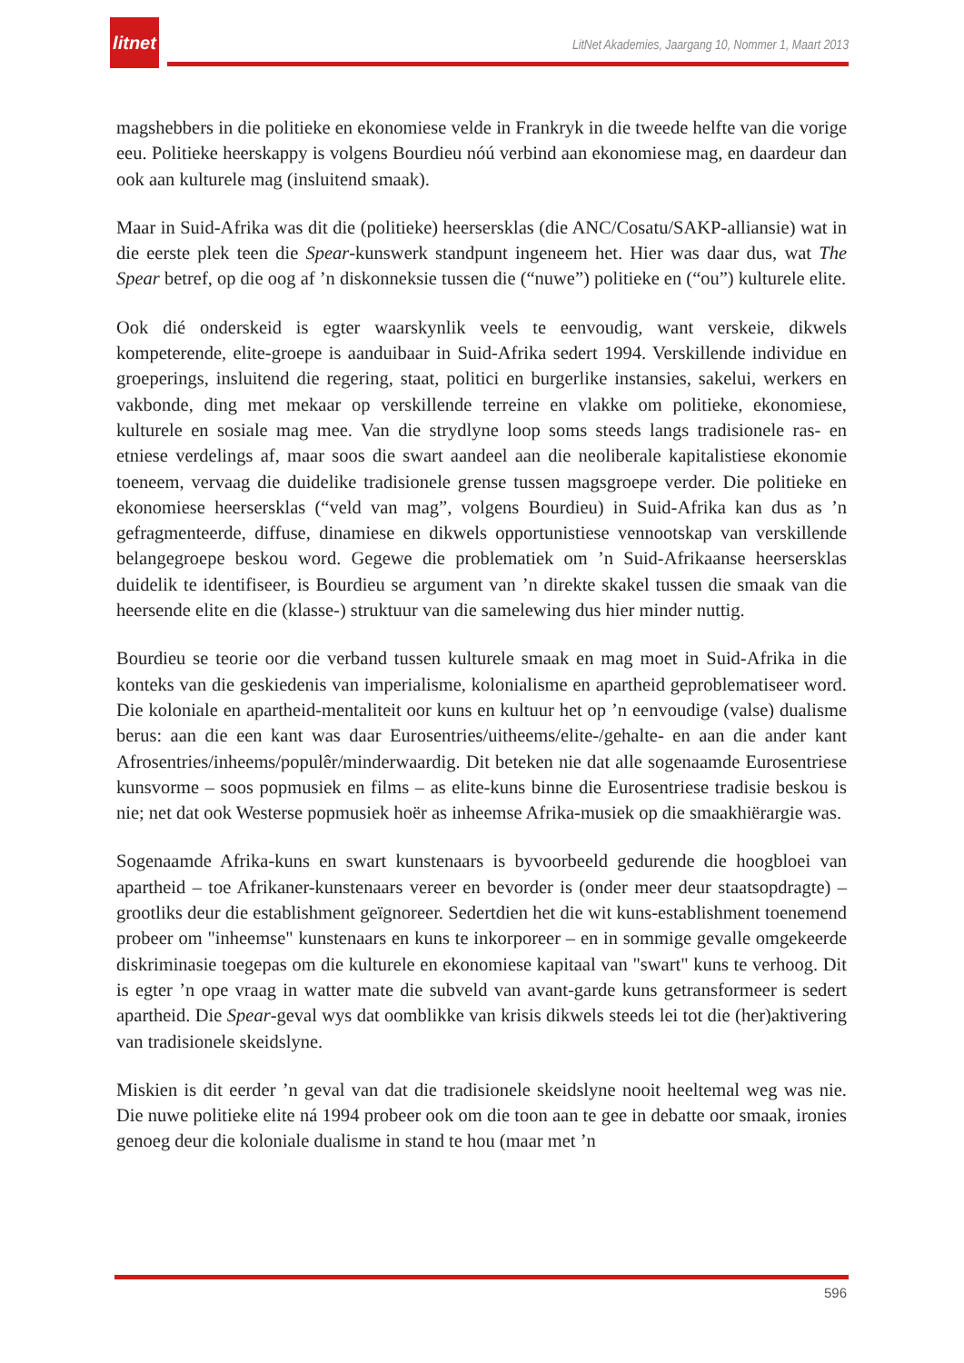litnet
LitNet Akademies, Jaargang 10, Nommer 1, Maart 2013
magshebbers in die politieke en ekonomiese velde in Frankryk in die tweede helfte van die vorige eeu. Politieke heerskappy is volgens Bourdieu nóú verbind aan ekonomiese mag, en daardeur dan ook aan kulturele mag (insluitend smaak).
Maar in Suid-Afrika was dit die (politieke) heersersklas (die ANC/Cosatu/SAKP-alliansie) wat in die eerste plek teen die Spear-kunswerk standpunt ingeneem het. Hier was daar dus, wat The Spear betref, op die oog af ’n diskonneksie tussen die (“nuwe”) politieke en (“ou”) kulturele elite.
Ook dié onderskeid is egter waarskynlik veels te eenvoudig, want verskeie, dikwels kompeterende, elite-groepe is aanduibaar in Suid-Afrika sedert 1994. Verskillende individue en groeperings, insluitend die regering, staat, politici en burgerlike instansies, sakelui, werkers en vakbonde, ding met mekaar op verskillende terreine en vlakke om politieke, ekonomiese, kulturele en sosiale mag mee. Van die strydlyne loop soms steeds langs tradisionele ras- en etniese verdelings af, maar soos die swart aandeel aan die neoliberale kapitalistiese ekonomie toeneem, vervaag die duidelike tradisionele grense tussen magsgroepe verder. Die politieke en ekonomiese heersersklas (“veld van mag”, volgens Bourdieu) in Suid-Afrika kan dus as ’n gefragmenteerde, diffuse, dinamiese en dikwels opportunistiese vennootskap van verskillende belangegroepe beskou word. Gegewe die problematiek om ’n Suid-Afrikaanse heersersklas duidelik te identifiseer, is Bourdieu se argument van ’n direkte skakel tussen die smaak van die heersende elite en die (klasse-) struktuur van die samelewing dus hier minder nuttig.
Bourdieu se teorie oor die verband tussen kulturele smaak en mag moet in Suid-Afrika in die konteks van die geskiedenis van imperialisme, kolonialisme en apartheid geproblematiseer word. Die koloniale en apartheid-mentaliteit oor kuns en kultuur het op ’n eenvoudige (valse) dualisme berus: aan die een kant was daar Eurosentries/uitheems/elite-/gehalte- en aan die ander kant Afrosentries/inheems/populêr/minderwaardig. Dit beteken nie dat alle sogenaamde Eurosentriese kunsvorme – soos popmusiek en films – as elite-kuns binne die Eurosentriese tradisie beskou is nie; net dat ook Westerse popmusiek hoër as inheemse Afrika-musiek op die smaakhiërargie was.
Sogenaamde Afrika-kuns en swart kunstenaars is byvoorbeeld gedurende die hoogbloei van apartheid – toe Afrikaner-kunstenaars vereer en bevorder is (onder meer deur staatsopdragte) – grootliks deur die establishment geïgnoreer. Sedertdien het die wit kuns-establishment toenemend probeer om "inheemse" kunstenaars en kuns te inkorporeer – en in sommige gevalle omgekeerde diskriminasie toegepas om die kulturele en ekonomiese kapitaal van "swart" kuns te verhoog. Dit is egter ’n ope vraag in watter mate die subveld van avant-garde kuns getransformeer is sedert apartheid. Die Spear-geval wys dat oomblikke van krisis dikwels steeds lei tot die (her)aktivering van tradisionele skeidslyne.
Miskien is dit eerder ’n geval van dat die tradisionele skeidslyne nooit heeltemal weg was nie. Die nuwe politieke elite ná 1994 probeer ook om die toon aan te gee in debatte oor smaak, ironies genoeg deur die koloniale dualisme in stand te hou (maar met ’n
596